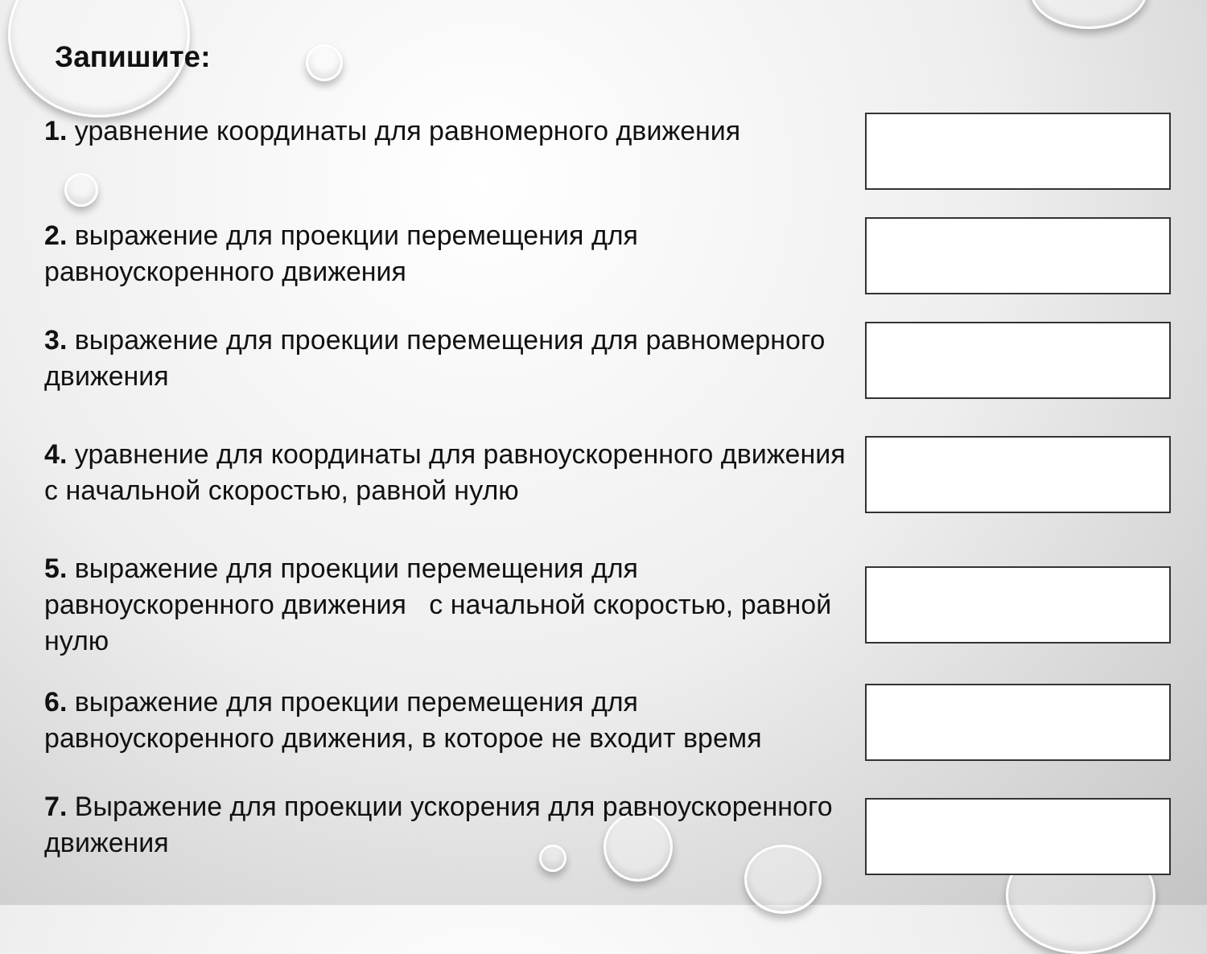Запишите:
1. уравнение координаты для равномерного движения
2. выражение для проекции перемещения для равноускоренного движения
3. выражение для проекции перемещения для равномерного движения
4. уравнение для координаты для равноускоренного движения с начальной скоростью, равной нулю
5. выражение для проекции перемещения для равноускоренного движения с начальной скоростью, равной нулю
6. выражение для проекции перемещения для равноускоренного движения, в которое не входит время
7. Выражение для проекции ускорения для равноускоренного движения